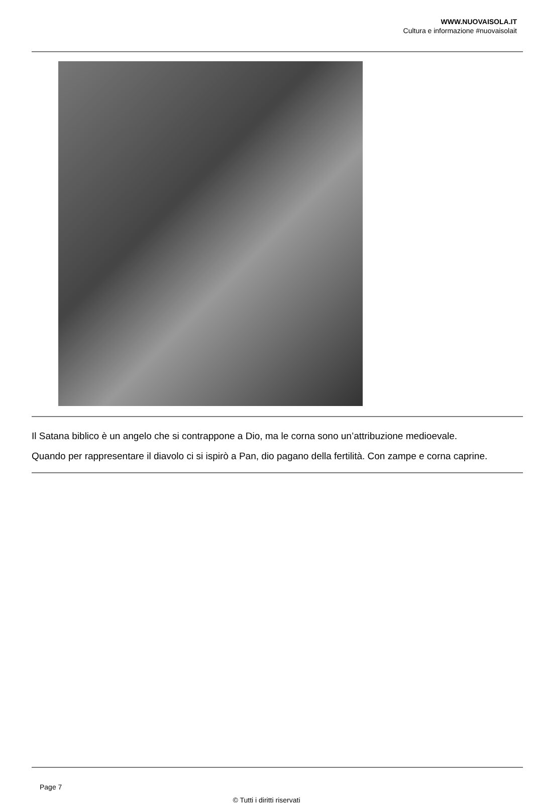WWW.NUOVAISOLA.IT
Cultura e informazione #nuovaisolait
Il Satana biblico è un angelo che si contrappone a Dio, ma le corna sono un’attribuzione medioevale.
Quando per rappresentare il diavolo ci si ispirò a Pan, dio pagano della fertilità. Con zampe e corna caprine.
Page 7
© Tutti i diritti riservati